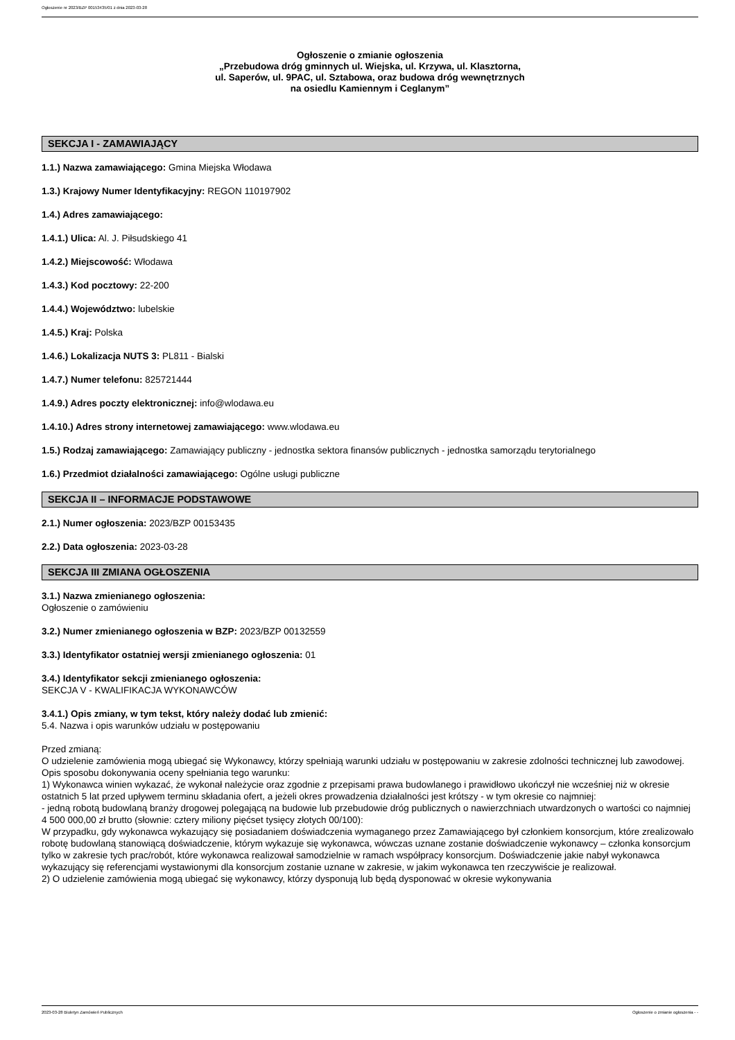Ogłoszenie nr 2023/BZP 00153435/01 z dnia 2023-03-28
Ogłoszenie o zmianie ogłoszenia
„Przebudowa dróg gminnych ul. Wiejska, ul. Krzywa, ul. Klasztorna,
ul. Saperów, ul. 9PAC, ul. Sztabowa, oraz budowa dróg wewnętrznych
na osiedlu Kamiennym i Ceglanym”
SEKCJA I - ZAMAWIAJĄCY
1.1.) Nazwa zamawiającego: Gmina Miejska Włodawa
1.3.) Krajowy Numer Identyfikacyjny: REGON 110197902
1.4.) Adres zamawiającego:
1.4.1.) Ulica: Al. J. Piłsudskiego 41
1.4.2.) Miejscowość: Włodawa
1.4.3.) Kod pocztowy: 22-200
1.4.4.) Województwo: lubelskie
1.4.5.) Kraj: Polska
1.4.6.) Lokalizacja NUTS 3: PL811 - Bialski
1.4.7.) Numer telefonu: 825721444
1.4.9.) Adres poczty elektronicznej: info@wlodawa.eu
1.4.10.) Adres strony internetowej zamawiającego: www.wlodawa.eu
1.5.) Rodzaj zamawiającego: Zamawiający publiczny - jednostka sektora finansów publicznych - jednostka samorządu terytorialnego
1.6.) Przedmiot działalności zamawiającego: Ogólne usługi publiczne
SEKCJA II – INFORMACJE PODSTAWOWE
2.1.) Numer ogłoszenia: 2023/BZP 00153435
2.2.) Data ogłoszenia: 2023-03-28
SEKCJA III ZMIANA OGŁOSZENIA
3.1.) Nazwa zmienianego ogłoszenia:
Ogłoszenie o zamówieniu
3.2.) Numer zmienianego ogłoszenia w BZP: 2023/BZP 00132559
3.3.) Identyfikator ostatniej wersji zmienianego ogłoszenia: 01
3.4.) Identyfikator sekcji zmienianego ogłoszenia:
SEKCJA V - KWALIFIKACJA WYKONAWCÓW
3.4.1.) Opis zmiany, w tym tekst, który należy dodać lub zmienić:
5.4. Nazwa i opis warunków udziału w postępowaniu
Przed zmianą:
O udzielenie zamówienia mogą ubiegać się Wykonawcy, którzy spełniają warunki udziału w postępowaniu w zakresie zdolności technicznej lub zawodowej. Opis sposobu dokonywania oceny spełniania tego warunku:
1) Wykonawca winien wykazać, że wykonał należycie oraz zgodnie z przepisami prawa budowlanego i prawidłowo ukończył nie wcześniej niż w okresie ostatnich 5 lat przed upływem terminu składania ofert, a jeżeli okres prowadzenia działalności jest krótszy - w tym okresie co najmniej:
- jedną robotą budowlaną branży drogowej polegającą na budowie lub przebudowie dróg publicznych o nawierzchniach utwardzonych o wartości co najmniej 4 500 000,00 zł brutto (słownie: cztery miliony pięćset tysięcy złotych 00/100):
W przypadku, gdy wykonawca wykazujący się posiadaniem doświadczenia wymaganego przez Zamawiającego był członkiem konsorcjum, które zrealizowało robotę budowlaną stanowiącą doświadczenie, którym wykazuje się wykonawca, wówczas uznane zostanie doświadczenie wykonawcy – członka konsorcjum tylko w zakresie tych prac/robót, które wykonawca realizował samodzielnie w ramach współpracy konsorcjum. Doświadczenie jakie nabył wykonawca wykazujący się referencjami wystawionymi dla konsorcjum zostanie uznane w zakresie, w jakim wykonawca ten rzeczywiście je realizował.
2) O udzielenie zamówienia mogą ubiegać się wykonawcy, którzy dysponują lub będą dysponować w okresie wykonywania
2023-03-28 Biuletyn Zamówień Publicznych Ogłoszenie o zmianie ogłoszenia - -